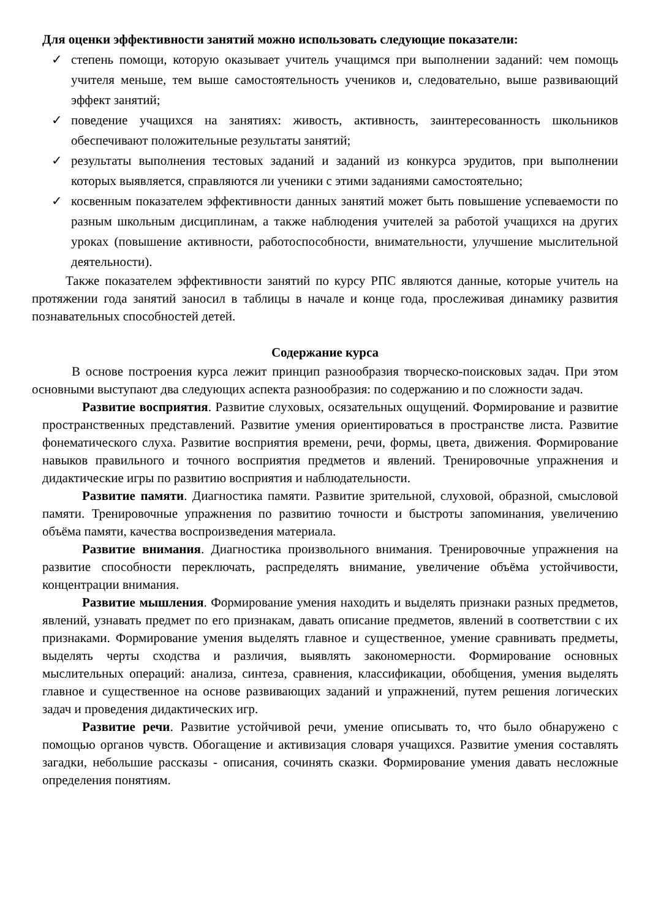Для оценки эффективности занятий можно использовать следующие показатели:
✓ степень помощи, которую оказывает учитель учащимся при выполнении заданий: чем помощь учителя меньше, тем выше самостоятельность учеников и, следовательно, выше развивающий эффект занятий;
✓ поведение учащихся на занятиях: живость, активность, заинтересованность школьников обеспечивают положительные результаты занятий;
✓ результаты выполнения тестовых заданий и заданий из конкурса эрудитов, при выполнении которых выявляется, справляются ли ученики с этими заданиями самостоятельно;
✓ косвенным показателем эффективности данных занятий может быть повышение успеваемости по разным школьным дисциплинам, а также наблюдения учителей за работой учащихся на других уроках (повышение активности, работоспособности, внимательности, улучшение мыслительной деятельности).
Также показателем эффективности занятий по курсу РПС являются данные, которые учитель на протяжении года занятий заносил в таблицы в начале и конце года, прослеживая динамику развития познавательных способностей детей.
Содержание курса
В основе построения курса лежит принцип разнообразия творческо-поисковых задач. При этом основными выступают два следующих аспекта разнообразия: по содержанию и по сложности задач.
Развитие восприятия. Развитие слуховых, осязательных ощущений. Формирование и развитие пространственных представлений. Развитие умения ориентироваться в пространстве листа. Развитие фонематического слуха. Развитие восприятия времени, речи, формы, цвета, движения. Формирование навыков правильного и точного восприятия предметов и явлений. Тренировочные упражнения и дидактические игры по развитию восприятия и наблюдательности.
Развитие памяти. Диагностика памяти. Развитие зрительной, слуховой, образной, смысловой памяти. Тренировочные упражнения по развитию точности и быстроты запоминания, увеличению объёма памяти, качества воспроизведения материала.
Развитие внимания. Диагностика произвольного внимания. Тренировочные упражнения на развитие способности переключать, распределять внимание, увеличение объёма устойчивости, концентрации внимания.
Развитие мышления. Формирование умения находить и выделять признаки разных предметов, явлений, узнавать предмет по его признакам, давать описание предметов, явлений в соответствии с их признаками. Формирование умения выделять главное и существенное, умение сравнивать предметы, выделять черты сходства и различия, выявлять закономерности. Формирование основных мыслительных операций: анализа, синтеза, сравнения, классификации, обобщения, умения выделять главное и существенное на основе развивающих заданий и упражнений, путем решения логических задач и проведения дидактических игр.
Развитие речи. Развитие устойчивой речи, умение описывать то, что было обнаружено с помощью органов чувств. Обогащение и активизация словаря учащихся. Развитие умения составлять загадки, небольшие рассказы - описания, сочинять сказки. Формирование умения давать несложные определения понятиям.